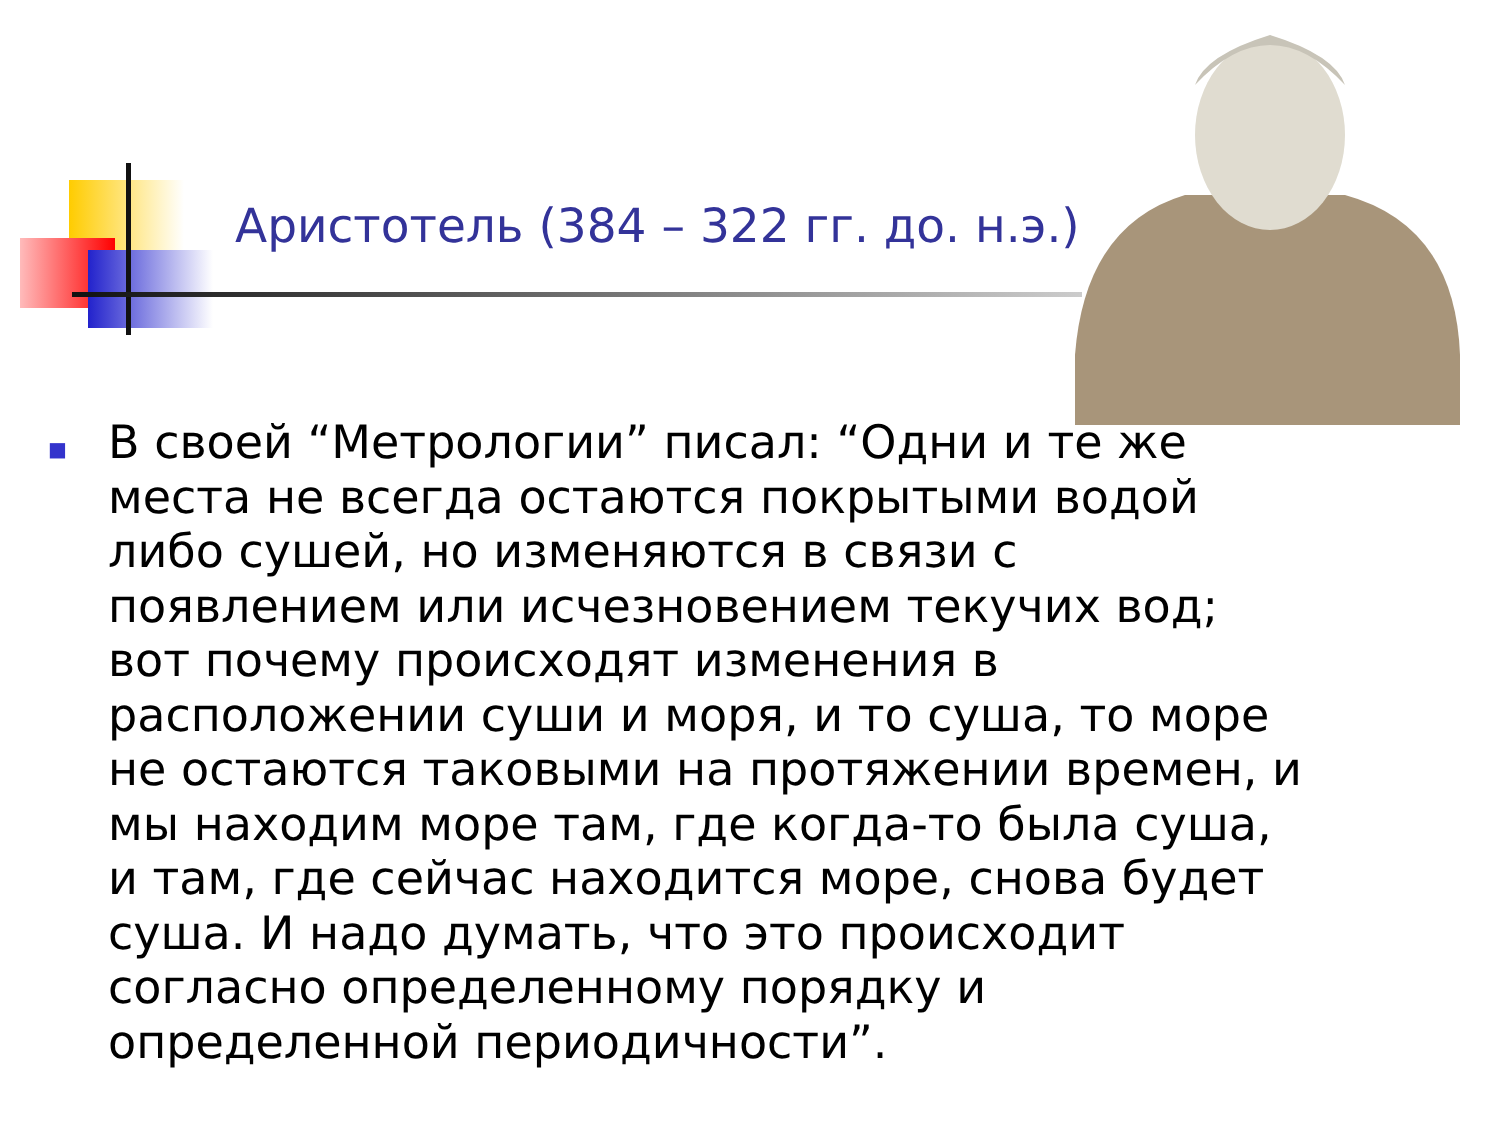Аристотель (384 – 322 гг. до. н.э.)
■
В своей “Метрологии” писал: “Одни и те же места не всегда остаются покрытыми водой либо сушей, но изменяются в связи с появлением или исчезновением текучих вод; вот почему происходят изменения в расположении суши и моря, и то суша, то море не остаются таковыми на протяжении времен, и мы находим море там, где когда-то была суша, и там, где сейчас находится море, снова будет суша. И надо думать, что это происходит согласно определенному порядку и определенной периодичности”.